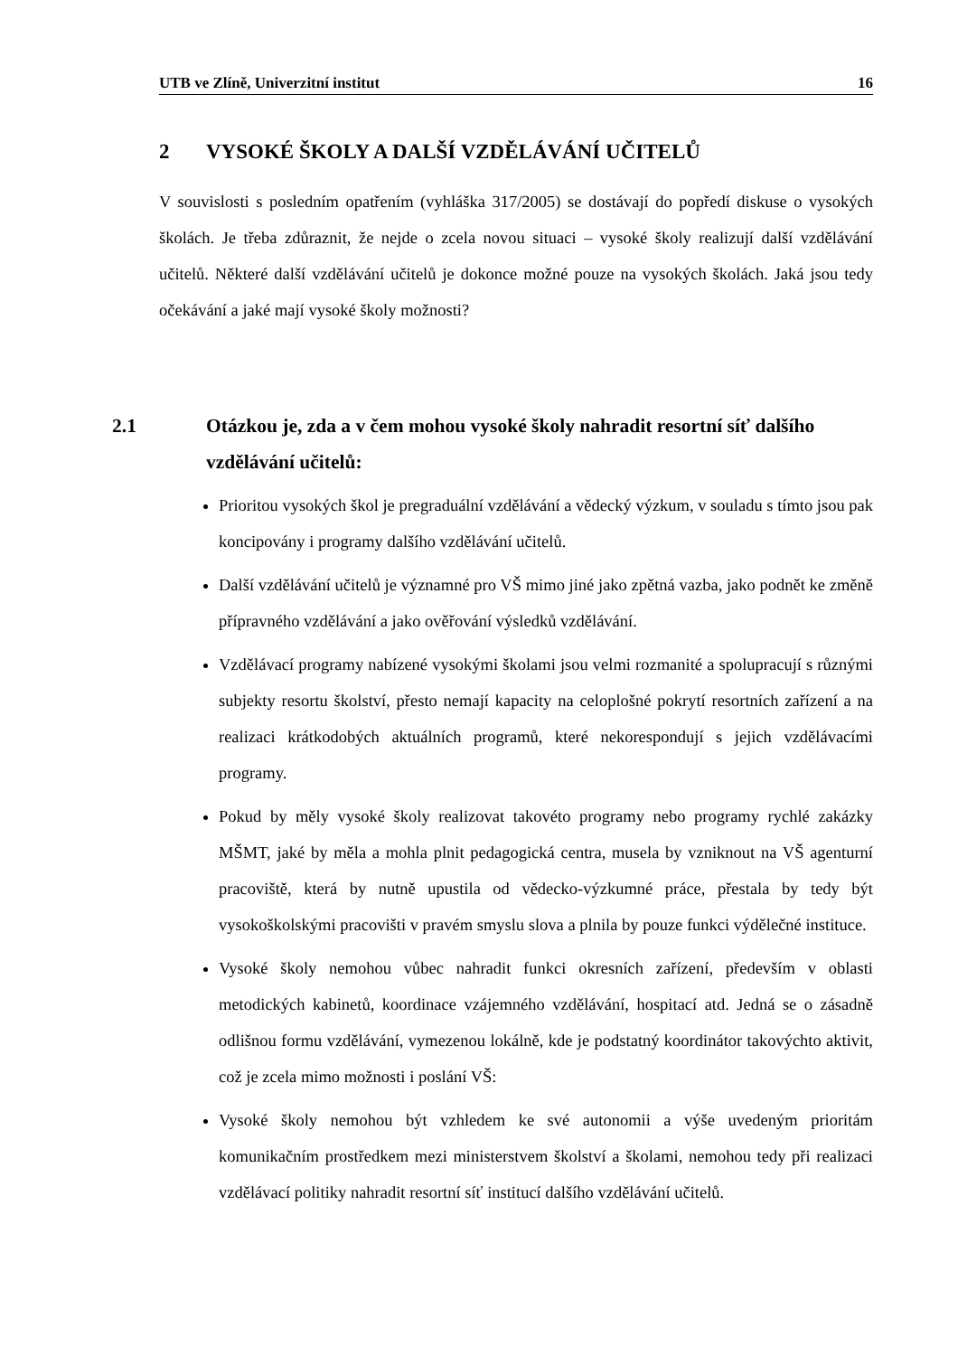UTB ve Zlíně, Univerzitní institut 16
2 VYSOKÉ ŠKOLY A DALŠÍ VZDĚLÁVÁNÍ UČITELŮ
V souvislosti s posledním opatřením (vyhláška 317/2005) se dostávají do popředí diskuse o vysokých školách. Je třeba zdůraznit, že nejde o zcela novou situaci – vysoké školy realizují další vzdělávání učitelů. Některé další vzdělávání učitelů je dokonce možné pouze na vysokých školách. Jaká jsou tedy očekávání a jaké mají vysoké školy možnosti?
2.1 Otázkou je, zda a v čem mohou vysoké školy nahradit resortní síť dalšího vzdělávání učitelů:
Prioritou vysokých škol je pregraduální vzdělávání a vědecký výzkum, v souladu s tímto jsou pak koncipovány i programy dalšího vzdělávání učitelů.
Další vzdělávání učitelů je významné pro VŠ mimo jiné jako zpětná vazba, jako podnět ke změně přípravného vzdělávání a jako ověřování výsledků vzdělávání.
Vzdělávací programy nabízené vysokými školami jsou velmi rozmanité a spolupracují s různými subjekty resortu školství, přesto nemají kapacity na celoplošné pokrytí resortních zařízení a na realizaci krátkodobých aktuálních programů, které nekorespondují s jejich vzdělávacími programy.
Pokud by měly vysoké školy realizovat takovéto programy nebo programy rychlé zakázky MŠMT, jaké by měla a mohla plnit pedagogická centra, musela by vzniknout na VŠ agenturní pracoviště, která by nutně upustila od vědecko-výzkumné práce, přestala by tedy být vysokoškolskými pracovišti v pravém smyslu slova a plnila by pouze funkci výdělečné instituce.
Vysoké školy nemohou vůbec nahradit funkci okresních zařízení, především v oblasti metodických kabinetů, koordinace vzájemného vzdělávání, hospitací atd. Jedná se o zásadně odlišnou formu vzdělávání, vymezenou lokálně, kde je podstatný koordinátor takovýchto aktivit, což je zcela mimo možnosti i poslání VŠ:
Vysoké školy nemohou být vzhledem ke své autonomii a výše uvedeným prioritám komunikačním prostředkem mezi ministerstvem školství a školami, nemohou tedy při realizaci vzdělávací politiky nahradit resortní síť institucí dalšího vzdělávání učitelů.